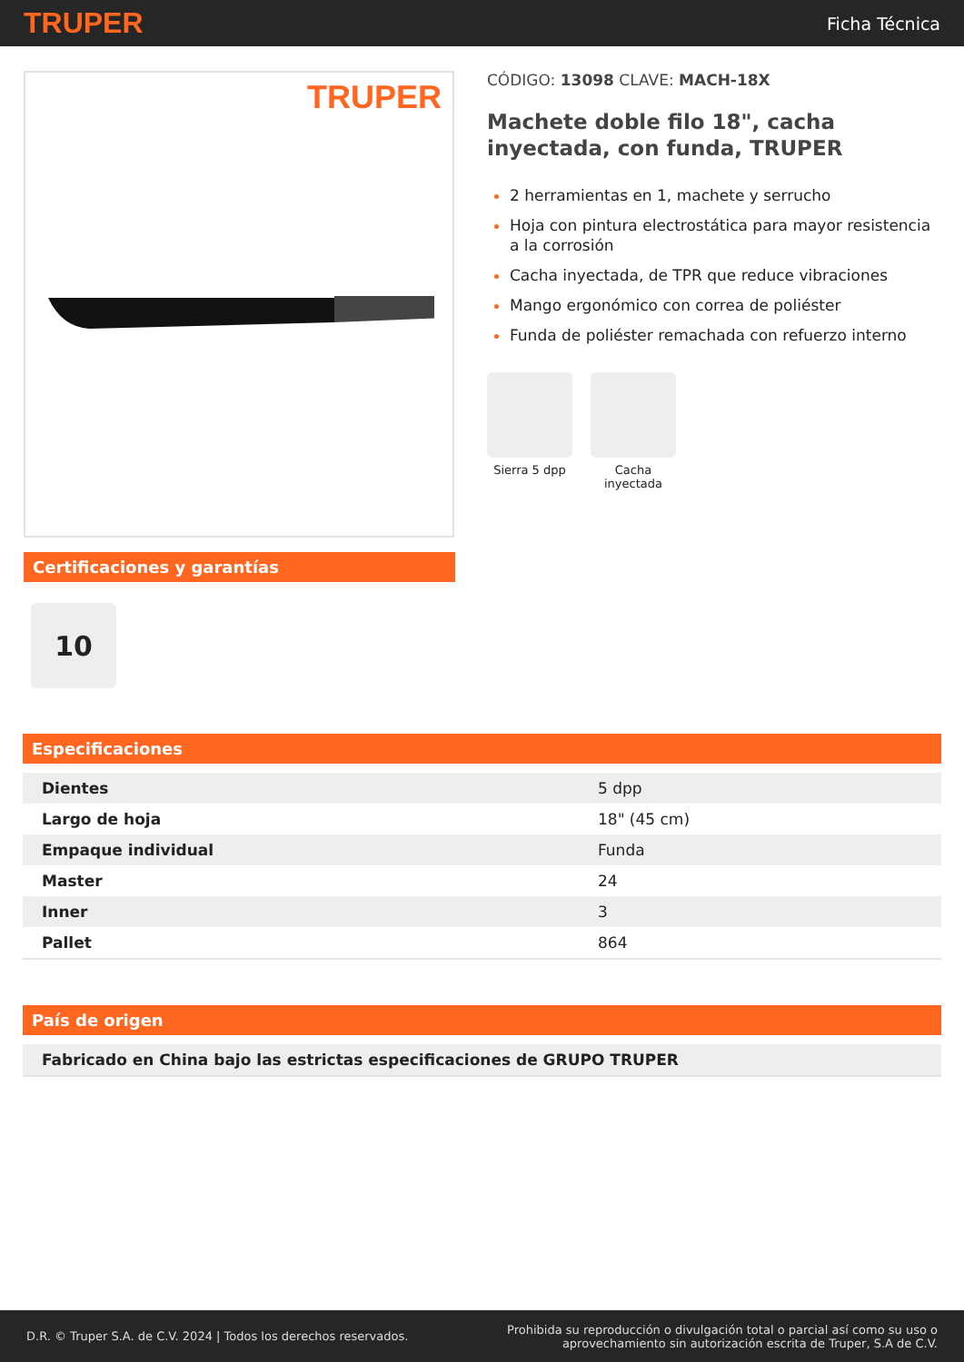TRUPER Ficha Técnica
TRUPER
Certificaciones y garantías
10
CÓDIGO: 13098 CLAVE: MACH-18X
Machete doble filo 18", cacha inyectada, con funda, TRUPER
2 herramientas en 1, machete y serrucho
Hoja con pintura electrostática para mayor resistencia a la corrosión
Cacha inyectada, de TPR que reduce vibraciones
Mango ergonómico con correa de poliéster
Funda de poliéster remachada con refuerzo interno
Sierra 5 dpp Cacha inyectada
Especificaciones
| Dientes | 5 dpp |
| Largo de hoja | 18" (45 cm) |
| Empaque individual | Funda |
| Master | 24 |
| Inner | 3 |
| Pallet | 864 |
País de origen
| Fabricado en China bajo las estrictas especificaciones de GRUPO TRUPER |
D.R. © Truper S.A. de C.V. 2024 | Todos los derechos reservados. Prohibida su reproducción o divulgación total o parcial así como su uso o
aprovechamiento sin autorización escrita de Truper, S.A de C.V.